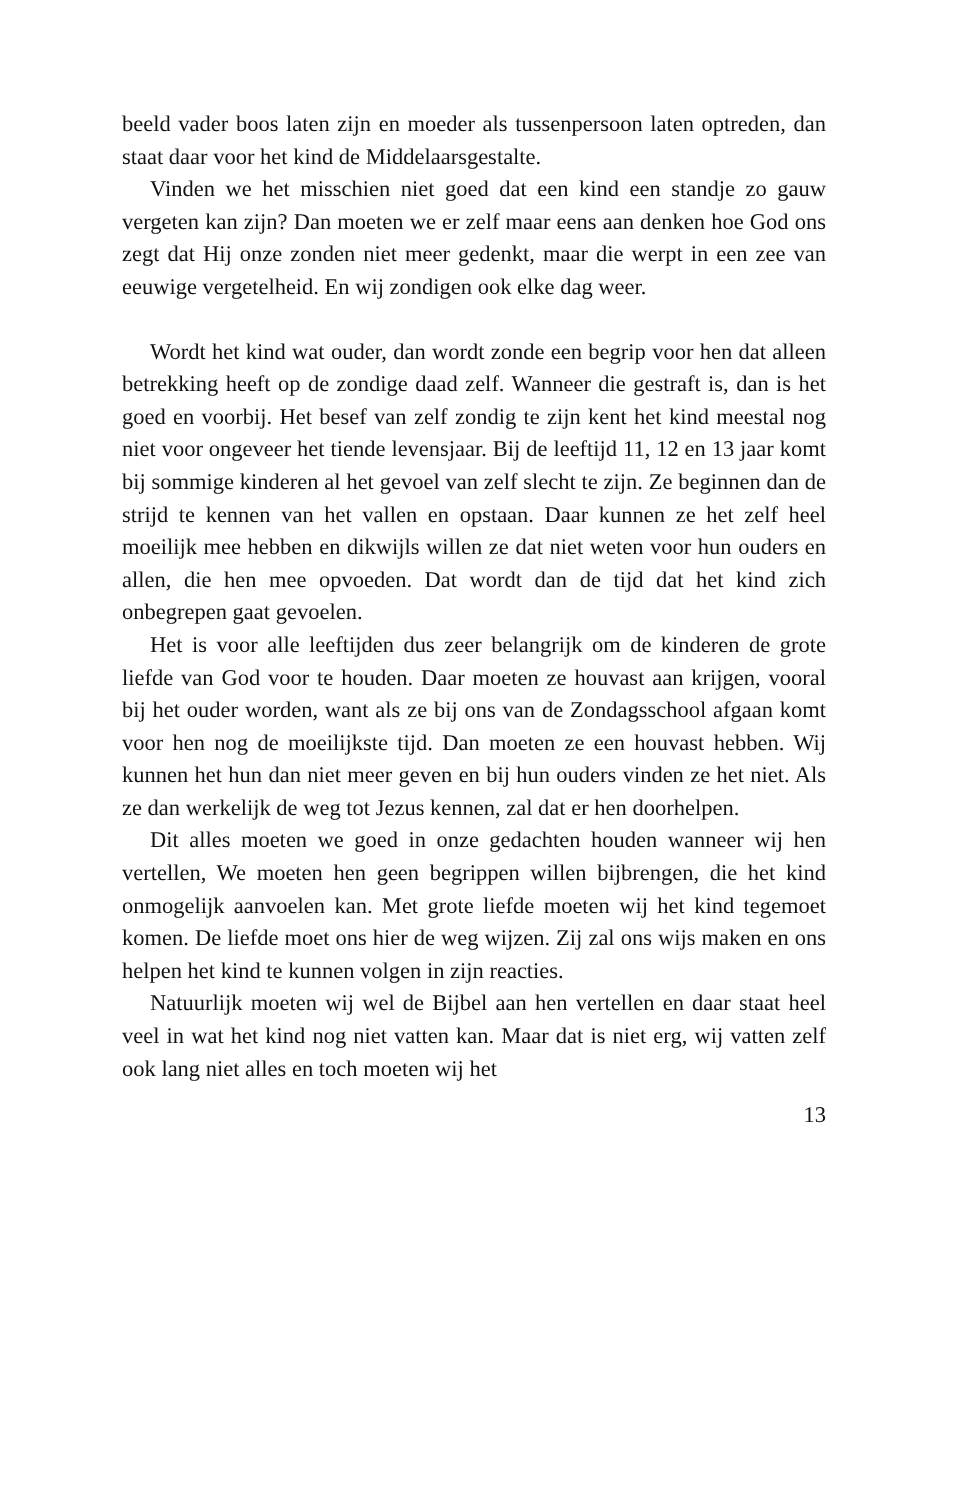beeld vader boos laten zijn en moeder als tussenpersoon laten optreden, dan staat daar voor het kind de Middelaarsgestalte.
Vinden we het misschien niet goed dat een kind een standje zo gauw vergeten kan zijn? Dan moeten we er zelf maar eens aan denken hoe God ons zegt dat Hij onze zonden niet meer gedenkt, maar die werpt in een zee van eeuwige vergetelheid. En wij zondigen ook elke dag weer.
Wordt het kind wat ouder, dan wordt zonde een begrip voor hen dat alleen betrekking heeft op de zondige daad zelf. Wanneer die gestraft is, dan is het goed en voorbij. Het besef van zelf zondig te zijn kent het kind meestal nog niet voor ongeveer het tiende levensjaar. Bij de leeftijd 11, 12 en 13 jaar komt bij sommige kinderen al het gevoel van zelf slecht te zijn. Ze beginnen dan de strijd te kennen van het vallen en opstaan. Daar kunnen ze het zelf heel moeilijk mee hebben en dikwijls willen ze dat niet weten voor hun ouders en allen, die hen mee opvoeden. Dat wordt dan de tijd dat het kind zich onbegrepen gaat gevoelen.
Het is voor alle leeftijden dus zeer belangrijk om de kinderen de grote liefde van God voor te houden. Daar moeten ze houvast aan krijgen, vooral bij het ouder worden, want als ze bij ons van de Zondagsschool afgaan komt voor hen nog de moeilijkste tijd. Dan moeten ze een houvast hebben. Wij kunnen het hun dan niet meer geven en bij hun ouders vinden ze het niet. Als ze dan werkelijk de weg tot Jezus kennen, zal dat er hen doorhelpen.
Dit alles moeten we goed in onze gedachten houden wanneer wij hen vertellen, We moeten hen geen begrippen willen bijbrengen, die het kind onmogelijk aanvoelen kan. Met grote liefde moeten wij het kind tegemoet komen. De liefde moet ons hier de weg wijzen. Zij zal ons wijs maken en ons helpen het kind te kunnen volgen in zijn reacties.
Natuurlijk moeten wij wel de Bijbel aan hen vertellen en daar staat heel veel in wat het kind nog niet vatten kan. Maar dat is niet erg, wij vatten zelf ook lang niet alles en toch moeten wij het
13